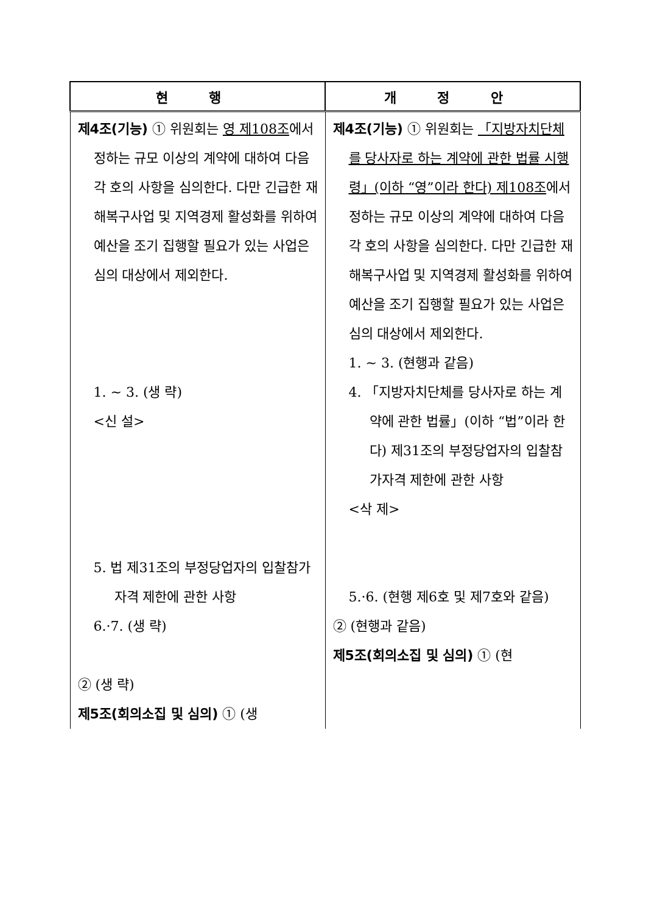| 현 행 | 개 정 안 |
| --- | --- |
| 제4조(기능) ① 위원회는 영 제108조 에서 정하는 규모 이상의 계약에 대하여 다음 각 호의 사항을 심의한다. 다만 긴급한 재해복구사업 및 지역경제 활성화를 위하여 예산을 조기 집행할 필요가 있는 사업은 심의 대상에서 제외한다. 1. ~ 3. (생 략) <신 설> 5. 법 제31조의 부정당업자의 입찰참가자격 제한에 관한 사항 6.·7. (생 략) ② (생 략) 제5조(회의소집 및 심의) ① (생 | 제4조(기능) ① 위원회는 「지방자치단체를 당사자로 하는 계약에 관한 법률 시행령」(이하 “영”이라 한다) 제108조 에서 정하는 규모 이상의 계약에 대하여 다음 각 호의 사항을 심의한다. 다만 긴급한 재해복구사업 및 지역경제 활성화를 위하여 예산을 조기 집행할 필요가 있는 사업은 심의 대상에서 제외한다. 1. ~ 3. (현행과 같음) 4. 「지방자치단체를 당사자로 하는 계약에 관한 법률」(이하 “법”이라 한다) 제31조의 부정당업자의 입찰참가자격 제한에 관한 사항 <삭 제> 5.·6. (현행 제6호 및 제7호와 같음) ② (현행과 같음) 제5조(회의소집 및 심의) ① (현 |